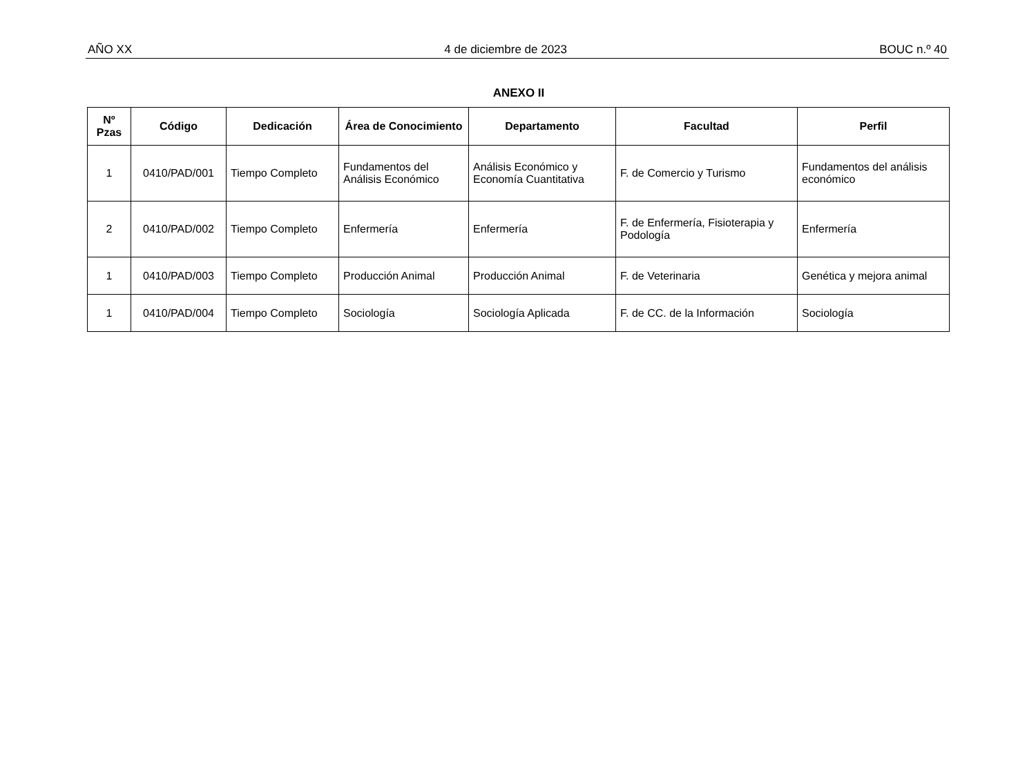AÑO XX 4 de diciembre de 2023 BOUC n.º 40
ANEXO II
| Nº Pzas | Código | Dedicación | Área de Conocimiento | Departamento | Facultad | Perfil |
| --- | --- | --- | --- | --- | --- | --- |
| 1 | 0410/PAD/001 | Tiempo Completo | Fundamentos del Análisis Económico | Análisis Económico y Economía Cuantitativa | F. de Comercio y Turismo | Fundamentos del análisis económico |
| 2 | 0410/PAD/002 | Tiempo Completo | Enfermería | Enfermería | F. de Enfermería, Fisioterapia y Podología | Enfermería |
| 1 | 0410/PAD/003 | Tiempo Completo | Producción Animal | Producción Animal | F. de Veterinaria | Genética y mejora animal |
| 1 | 0410/PAD/004 | Tiempo Completo | Sociología | Sociología Aplicada | F. de CC. de la Información | Sociología |